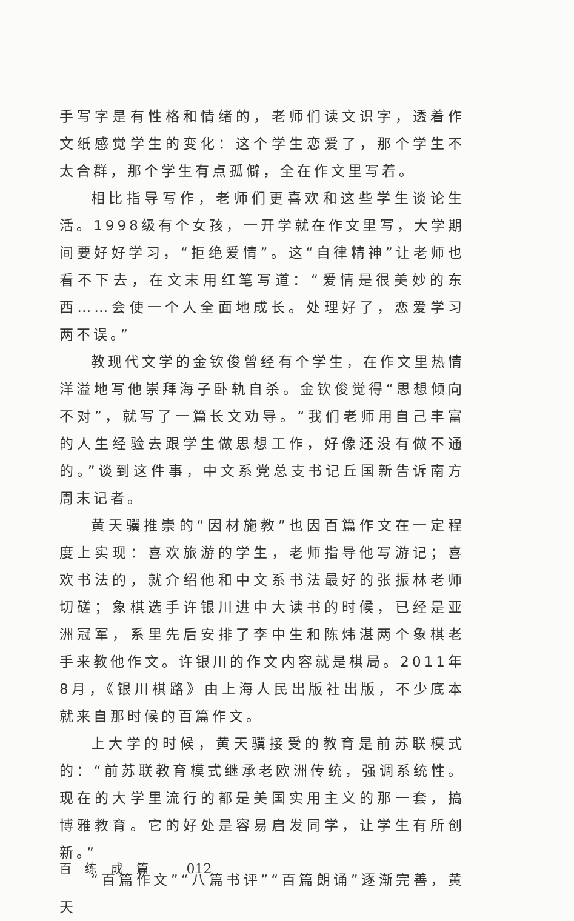手写字是有性格和情绪的，老师们读文识字，透着作文纸感觉学生的变化：这个学生恋爱了，那个学生不太合群，那个学生有点孤僻，全在作文里写着。
相比指导写作，老师们更喜欢和这些学生谈论生活。1998级有个女孩，一开学就在作文里写，大学期间要好好学习，“拒绝爱情”。这“自律精神”让老师也看不下去，在文末用红笔写道：“爱情是很美妙的东西……会使一个人全面地成长。处理好了，恋爱学习两不误。”
教现代文学的金钦俊曾经有个学生，在作文里热情洋溢地写他崇拜海子卧轨自杀。金钦俊觉得“思想倾向不对”，就写了一篇长文劝导。“我们老师用自己丰富的人生经验去跟学生做思想工作，好像还没有做不通的。”谈到这件事，中文系党总支书记丘国新告诉南方周末记者。
黄天骥推崇的“因材施教”也因百篇作文在一定程度上实现：喜欢旅游的学生，老师指导他写游记；喜欢书法的，就介绍他和中文系书法最好的张振林老师切磋；象棋选手许银川进中大读书的时候，已经是亚洲冠军，系里先后安排了李中生和陈炜湛两个象棋老手来教他作文。许银川的作文内容就是棋局。2011年8月，《银川棋路》由上海人民出版社出版，不少底本就来自那时候的百篇作文。
上大学的时候，黄天骥接受的教育是前苏联模式的：“前苏联教育模式继承老欧洲传统，强调系统性。现在的大学里流行的都是美国实用主义的那一套，搞博雅教育。它的好处是容易启发同学，让学生有所创新。”
“百篇作文”“八篇书评”“百篇朗诵”逐渐完善，黄天
百 练 成 篇 012